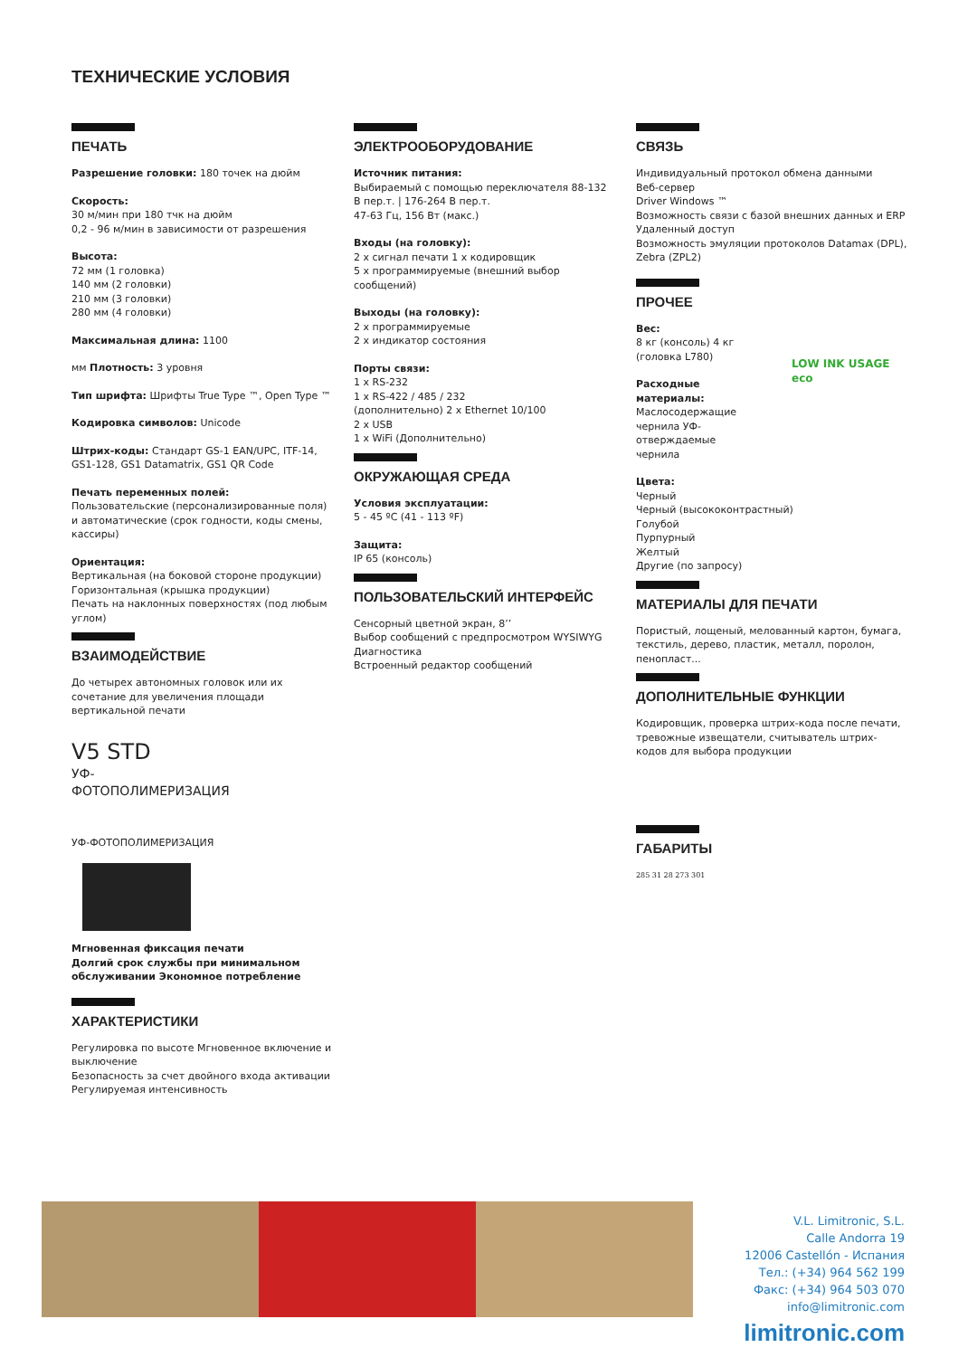ТЕХНИЧЕСКИЕ УСЛОВИЯ
ПЕЧАТЬ
Разрешение головки: 180 точек на дюйм
Скорость:
30 м/мин при 180 тчк на дюйм
0,2 - 96 м/мин в зависимости от разрешения
Высота:
72 мм (1 головка)
140 мм (2 головки)
210 мм (3 головки)
280 мм (4 головки)
Максимальная длина: 1100
мм Плотность: 3 уровня
Тип шрифта: Шрифты True Type ™, Open Type ™
Кодировка символов: Unicode
Штрих-коды: Стандарт GS-1 EAN/UPC, ITF-14, GS1-128, GS1 Datamatrix, GS1 QR Code
Печать переменных полей:
Пользовательские (персонализированные поля) и автоматические (срок годности, коды смены, кассиры)
Ориентация:
Вертикальная (на боковой стороне продукции)
Горизонтальная (крышка продукции)
Печать на наклонных поверхностях (под любым углом)
ВЗАИМОДЕЙСТВИЕ
До четырех автономных головок или их сочетание для увеличения площади вертикальной печати
V5 STD
УФ-ФОТОПОЛИМЕРИЗАЦИЯ
УФ-ФОТОПОЛИМЕРИЗАЦИЯ
Мгновенная фиксация печати
Долгий срок службы при минимальном обслуживании Экономное потребление
ХАРАКТЕРИСТИКИ
Регулировка по высоте Мгновенное включение и выключение
Безопасность за счет двойного входа активации
Регулируемая интенсивность
ЭЛЕКТРООБОРУДОВАНИЕ
Источник питания:
Выбираемый с помощью переключателя 88-132 В пер.т. | 176-264 В пер.т.
47-63 Гц, 156 Вт (макс.)
Входы (на головку):
2 x сигнал печати 1 x кодировщик
5 x программируемые (внешний выбор сообщений)
Выходы (на головку):
2 x программируемые
2 x индикатор состояния
Порты связи:
1 x RS-232
1 x RS-422 / 485 / 232
(дополнительно) 2 x Ethernet 10/100
2 x USB
1 x WiFi (Дополнительно)
ОКРУЖАЮЩАЯ СРЕДА
Условия эксплуатации:
5 - 45 ºC (41 - 113 ºF)
Защита:
IP 65 (консоль)
ПОЛЬЗОВАТЕЛЬСКИЙ ИНТЕРФЕЙС
Сенсорный цветной экран, 8’’
Выбор сообщений с предпросмотром WYSIWYG
Диагностика
Встроенный редактор сообщений
СВЯЗЬ
Индивидуальный протокол обмена данными
Веб-сервер
Driver Windows ™
Возможность связи с базой внешних данных и ERP
Удаленный доступ
Возможность эмуляции протоколов Datamax (DPL), Zebra (ZPL2)
ПРОЧЕЕ
Вес:
8 кг (консоль) 4 кг
(головка L780)
Расходные материалы:
Маслосодержащие чернила УФ-отверждаемые чернила
Цвета:
Черный
Черный (высококонтрастный)
Голубой
Пурпурный
Желтый
Другие (по запросу)
МАТЕРИАЛЫ ДЛЯ ПЕЧАТИ
Пористый, лощеный, мелованный картон, бумага, текстиль, дерево, пластик, металл, поролон, пенопласт...
ДОПОЛНИТЕЛЬНЫЕ ФУНКЦИИ
Кодировщик, проверка штрих-кода после печати, тревожные извещатели, считыватель штрих-кодов для выбора продукции
ГАБАРИТЫ
285 31 28 273 301
LOW INK USAGE
eco
V.L. Limitronic, S.L.
Calle Andorra 19
12006 Castellón - Испания
Тел.: (+34) 964 562 199
Факс: (+34) 964 503 070
info@limitronic.com
limitronic.com